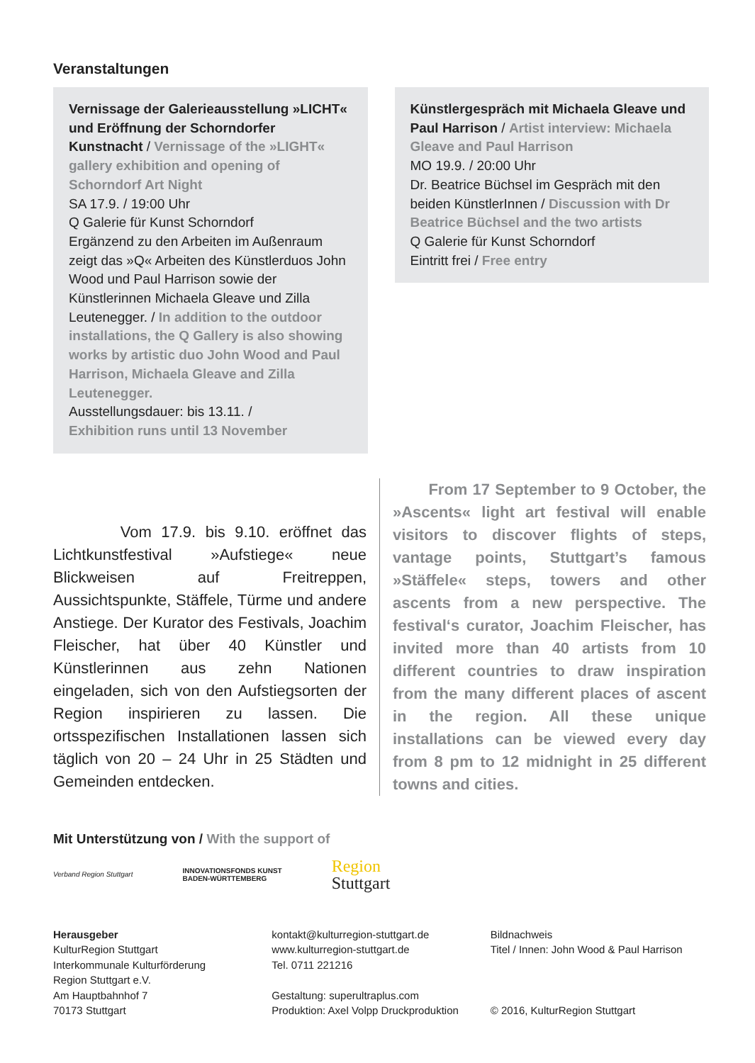Veranstaltungen
Vernissage der Galerieausstellung »LICHT« und Eröffnung der Schorndorfer Kunstnacht / Vernissage of the »LIGHT« gallery exhibition and opening of Schorndorf Art Night
SA 17.9. / 19:00 Uhr
Q Galerie für Kunst Schorndorf
Ergänzend zu den Arbeiten im Außenraum zeigt das »Q« Arbeiten des Künstlerduos John Wood und Paul Harrison sowie der Künstlerinnen Michaela Gleave und Zilla Leutenegger. / In addition to the outdoor installations, the Q Gallery is also showing works by artistic duo John Wood and Paul Harrison, Michaela Gleave and Zilla Leutenegger.
Ausstellungsdauer: bis 13.11. /
Exhibition runs until 13 November
Künstlergespräch mit Michaela Gleave und Paul Harrison / Artist interview: Michaela Gleave and Paul Harrison
MO 19.9. / 20:00 Uhr
Dr. Beatrice Büchsel im Gespräch mit den beiden KünstlerInnen / Discussion with Dr Beatrice Büchsel and the two artists
Q Galerie für Kunst Schorndorf
Eintritt frei / Free entry
Vom 17.9. bis 9.10. eröffnet das Lichtkunstfestival »Aufstiege« neue Blickweisen auf Freitreppen, Aussichtspunkte, Stäffele, Türme und andere Anstiege. Der Kurator des Festivals, Joachim Fleischer, hat über 40 Künstler und Künstlerinnen aus zehn Nationen eingeladen, sich von den Aufstiegsorten der Region inspirieren zu lassen. Die ortsspezifischen Installationen lassen sich täglich von 20 – 24 Uhr in 25 Städten und Gemeinden entdecken.
From 17 September to 9 October, the »Ascents« light art festival will enable visitors to discover flights of steps, vantage points, Stuttgart’s famous »Stäffele« steps, towers and other ascents from a new perspective. The festival‘s curator, Joachim Fleischer, has invited more than 40 artists from 10 different countries to draw inspiration from the many different places of ascent in the region. All these unique installations can be viewed every day from 8 pm to 12 midnight in 25 different towns and cities.
Mit Unterstützung von / With the support of
Verband Region Stuttgart
INNOVATIONSFONDS KUNST
BADEN-WÜRTTEMBERG
Region
Stuttgart
Herausgeber
KulturRegion Stuttgart
Interkommunale Kulturförderung
Region Stuttgart e.V.
Am Hauptbahnhof 7
70173 Stuttgart
kontakt@kulturregion-stuttgart.de
www.kulturregion-stuttgart.de
Tel. 0711 221216
Gestaltung: superultraplus.com
Produktion: Axel Volpp Druckproduktion
Bildnachweis
Titel / Innen: John Wood & Paul Harrison
© 2016, KulturRegion Stuttgart